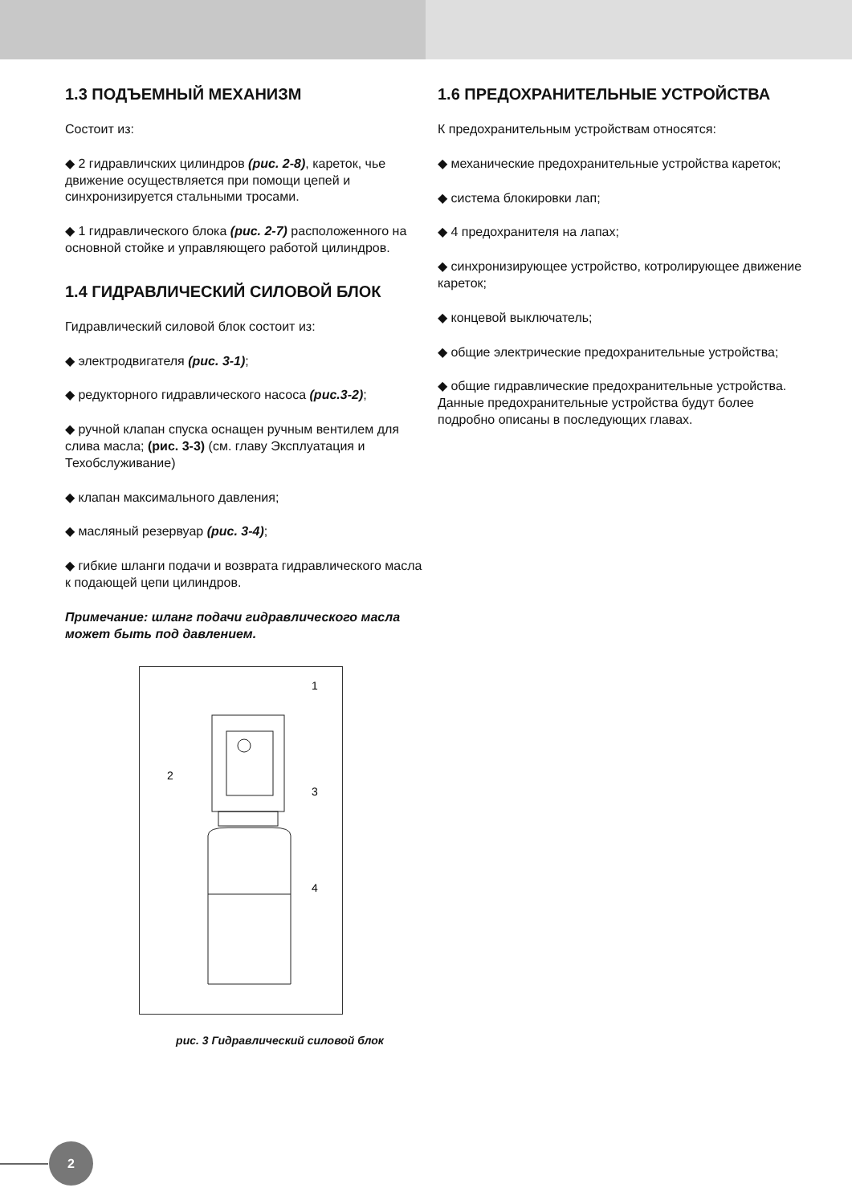1.3 ПОДЪЕМНЫЙ МЕХАНИЗМ
Состоит из:
◆ 2 гидравличских цилиндров (рис. 2-8), кареток, чье движение осуществляется при помощи цепей и синхронизируется стальными тросами.
◆ 1 гидравлического блока (рис. 2-7) расположенного на основной стойке и управляющего работой цилиндров.
1.4 ГИДРАВЛИЧЕСКИЙ СИЛОВОЙ БЛОК
Гидравлический силовой блок состоит из:
◆ электродвигателя (рис. 3-1);
◆ редукторного гидравлического насоса (рис.3-2);
◆ ручной клапан спуска оснащен ручным вентилем для слива масла; (рис. 3-3) (см. главу Эксплуатация и Техобслуживание)
◆ клапан максимального давления;
◆ масляный резервуар (рис. 3-4);
◆ гибкие шланги подачи и возврата гидравлического масла к подающей цепи цилиндров.
Примечание: шланг подачи гидравлического масла может быть под давлением.
1
2
3
4
рис. 3 Гидравлический силовой блок
1.6 ПРЕДОХРАНИТЕЛЬНЫЕ УСТРОЙСТВА
К предохранительным устройствам относятся:
◆ механические предохранительные устройства кареток;
◆ система блокировки лап;
◆ 4 предохранителя на лапах;
◆ синхронизирующее устройство, котролирующее движение кареток;
◆ концевой выключатель;
◆ общие электрические предохранительные устройства;
◆ общие гидравлические предохранительные устройства.
Данные предохранительные устройства будут более подробно описаны в последующих главах.
2